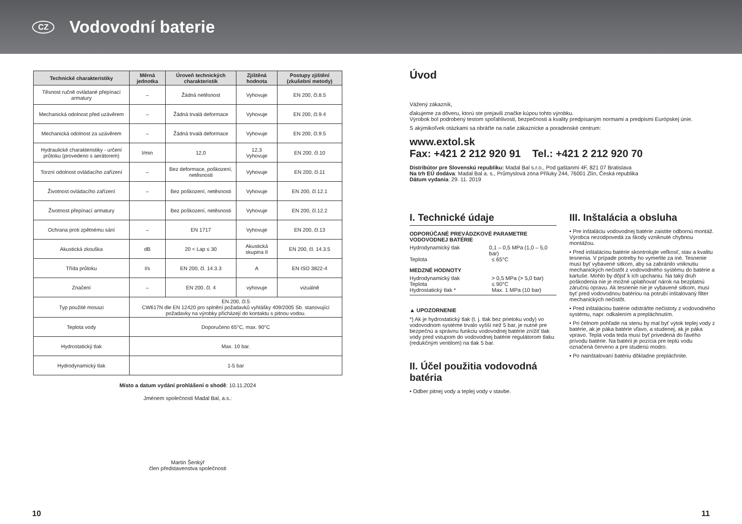CZ
Vodovodní baterie
| Technické charakteristiky | Měrná jednotka | Úroveň technických charakteristik | Zjištěná hodnota | Postupy zjištění (zkušební metody) |
| --- | --- | --- | --- | --- |
| Těsnost ručně ovládané přepínací armatury | – | Žádná netěsnost | Vyhovuje | EN 200, čl.8.5 |
| Mechanická odolnost před uzávěrem | – | Žádná trvalá deformace | Vyhovuje | EN 200, čl.9.4 |
| Mechanická odolnost za uzávěrem | – | Žádná trvalá deformace | Vyhovuje | EN 200, čl.9.5 |
| Hydraulické charakteristiky - určení průtoku (provedeno s aerátorem) | l/min | 12,0 | 12,3 Vyhovuje | EN 200, čl.10 |
| Torzní odolnost ovládacího zařízení | – | Bez deformace, poškození, netěsnosti | Vyhovuje | EN 200, čl.11 |
| Životnost ovládacího zařízení | – | Bez poškození, netěsnosti | Vyhovuje | EN 200, čl.12.1 |
| Životnost přepínací armatury | | Bez poškození, netěsnosti | Vyhovuje | EN 200, čl.12.2 |
| Ochrana proti zpětnému sání | – | EN 1717 | Vyhovuje | EN 200, čl.13 |
| Akustická zkouška | dB | 20 < Lap ≤ 30 | Akustická skupina II | EN 200, čl. 14.3.5 |
| Třída průtoku | l/s | EN 200, čl. 14.3.3 | A | EN ISO 3822-4 |
| Značení | – | EN 200, čl. 4 | vyhovuje | vizuálně |
| Typ použité mosazi | EN 200, čl.5 CW617N dle EN 12420 pro splnění požadavků vyhlášky 409/2005 Sb. stanovující požadavky na výrobky přicházejí do kontaktu s pitnou vodou. | | | |
| Teplota vody | Doporučeno 65°C, max. 90°C | | | |
| Hydrostatický tlak | Max. 10 bar. | | | |
| Hydrodynamický tlak | 1-5 bar | | | |
Místo a datum vydání prohlášení o shodě: 10.11.2024
Jménem společnosti Madal Bal, a.s.:
Martin Šenkýř
člen představenstva společnosti
Úvod
Vážený zákazník,
ďakujeme za dôveru, ktorú ste prejavili značke kúpou tohto výrobku.
Výrobok bol podrobený testom spoľahlivosti, bezpečnosti a kvality predpísaným normami a predpismi Európskej únie.
S akýmikoľvek otázkami sa obráťte na naše zákaznícke a poradenské centrum:
www.extol.sk
Fax: +421 2 212 920 91 Tel.: +421 2 212 920 70
Distribútor pre Slovenskú republiku: Madal Bal s.r.o., Pod gaštanmi 4F, 821 07 Bratislava
Na trh EÚ dodáva: Madal Bal a. s., Průmyslová zóna Příluky 244, 76001 Zlín, Česká republika
Dátum vydania: 29. 11. 2019
I. Technické údaje
ODPORÚČANÉ PREVÁDZKOVÉ PARAMETRE VODOVODNEJ BATÉRIE
Hydrodynamický tlak 0,1 – 0,5 MPa (1,0 – 5,0 bar)
Teplota ≤ 65°C
MEDZNÉ HODNOTY
Hydrodynamický tlak > 0,5 MPa (> 5,0 bar)
Teplota ≤ 90°C
Hydrostatický tlak * Max. 1 MPa (10 bar)
▲ UPOZORNENIE
*) Ak je hydrostatický tlak (t. j. tlak bez prietoku vody) vo vodovodnom systéme trvalo vyšší než 5 bar, je nutné pre bezpečnú a správnu funkciu vodovodnej batérie znížiť tlak vody pred vstupom do vodovodnej batérie regulátorom tlaku (redukčným ventilom) na tlak 5 bar.
II. Účel použitia vodovodná batéria
• Odber pitnej vody a teplej vody v stavbe.
III. Inštalácia a obsluha
• Pre inštaláciu vodovodnej batérie zaistite odbornú montáž. Výrobca nezodpovedá za škody vzniknuté chybnou montážou.
• Pred inštaláciou batérie skontrolujte veľkosť, stav a kvalitu tesnenia. V prípade potreby ho vymeňte za iné. Tesnenie musí byť vybavené sitkom, aby sa zabránilo vniknutiu mechanických nečistôt z vodovodného systému do batérie a kartuše. Mohlo by dôjsť k ich upchaniu. Na taký druh poškodenia nie je možné uplatňovať nárok na bezplatnú záručnú opravu. Ak tesnenie nie je vybavené sitkom, musí byť pred vodovodnou batériou na potrubí inštalovaný filter mechanických nečistôt.
• Pred inštaláciou batérie odstráňte nečistoty z vodovodného systému, napr. odkalením a prepláchnutím.
• Pri čelnom pohľade na stenu by mal byť výtok teplej vody z batérie, ak je páka batérie vľavo, a studenej, ak je páka vpravo. Teplá voda teda musí byť privedená do ľavého prívodu batérie. Na batérii je pozícia pre teplú vodu označená červeno a pre studenú modro.
• Po nainštalovaní batériu dôkladne prepláchnite.
10 11